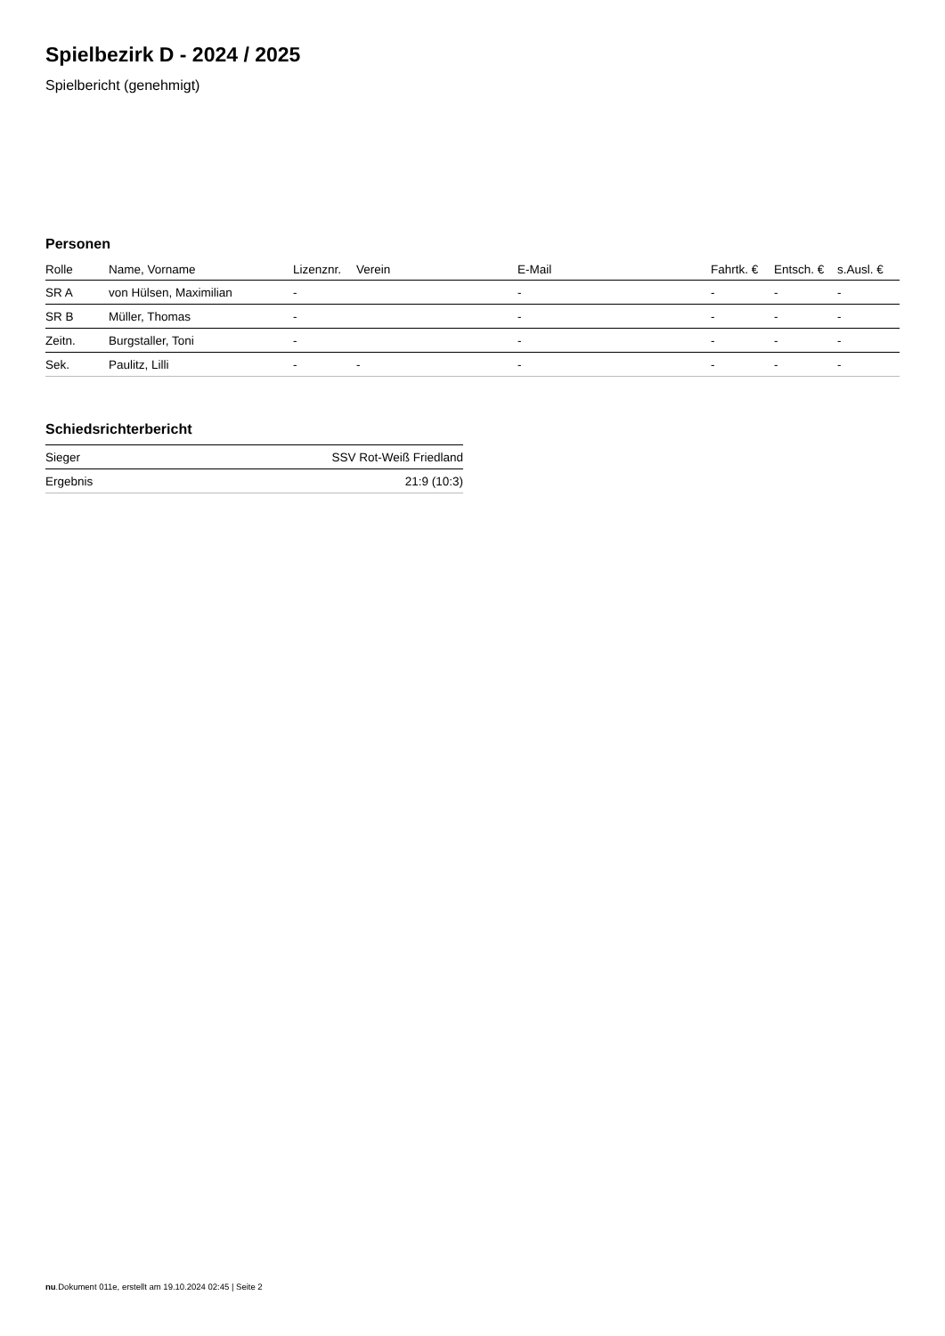Spielbezirk D - 2024 / 2025
Spielbericht (genehmigt)
Personen
| Rolle | Name, Vorname | Lizenznr. | Verein | E-Mail | Fahrtk. € | Entsch. € | s.Ausl. € |
| --- | --- | --- | --- | --- | --- | --- | --- |
| SR A | von Hülsen, Maximilian | - | | - | - | - | - |
| SR B | Müller, Thomas | - | | - | - | - | - |
| Zeitn. | Burgstaller, Toni | - | | - | - | - | - |
| Sek. | Paulitz, Lilli | - | - | - | - | - | - |
Schiedsrichterbericht
| Sieger | SSV Rot-Weiß Friedland |
| Ergebnis | 21:9 (10:3) |
nu.Dokument 011e, erstellt am 19.10.2024 02:45 | Seite 2